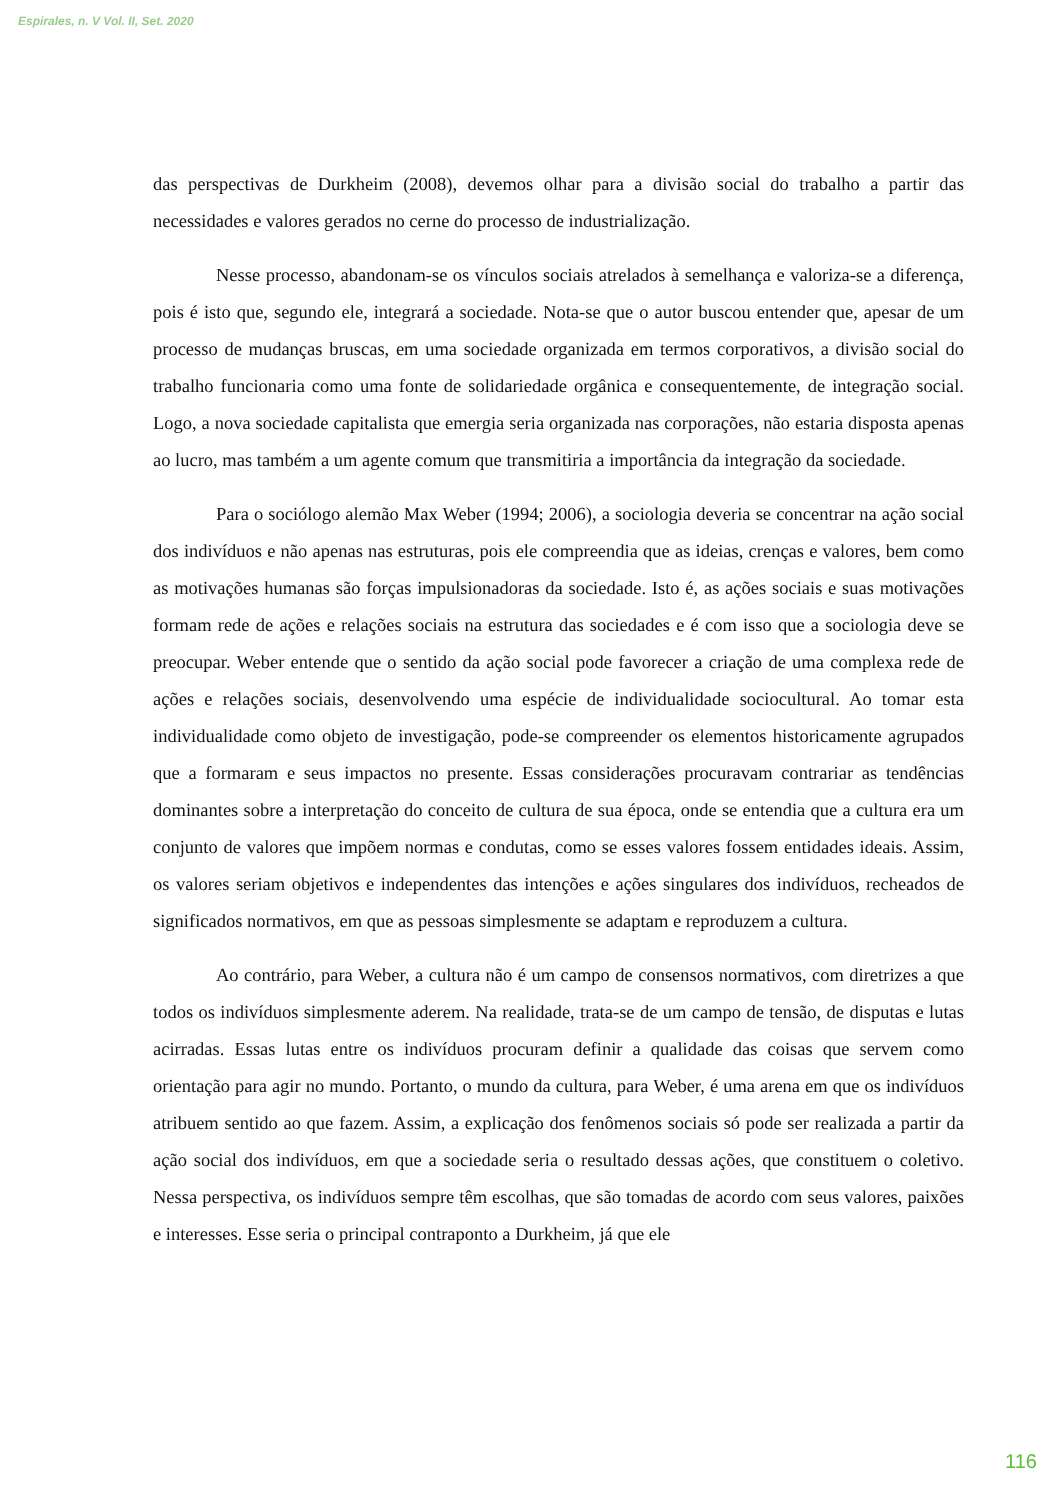Espirales, n. V Vol. II, Set. 2020
das perspectivas de Durkheim (2008), devemos olhar para a divisão social do trabalho a partir das necessidades e valores gerados no cerne do processo de industrialização.
Nesse processo, abandonam-se os vínculos sociais atrelados à semelhança e valoriza-se a diferença, pois é isto que, segundo ele, integrará a sociedade. Nota-se que o autor buscou entender que, apesar de um processo de mudanças bruscas, em uma sociedade organizada em termos corporativos, a divisão social do trabalho funcionaria como uma fonte de solidariedade orgânica e consequentemente, de integração social. Logo, a nova sociedade capitalista que emergia seria organizada nas corporações, não estaria disposta apenas ao lucro, mas também a um agente comum que transmitiria a importância da integração da sociedade.
Para o sociólogo alemão Max Weber (1994; 2006), a sociologia deveria se concentrar na ação social dos indivíduos e não apenas nas estruturas, pois ele compreendia que as ideias, crenças e valores, bem como as motivações humanas são forças impulsionadoras da sociedade. Isto é, as ações sociais e suas motivações formam rede de ações e relações sociais na estrutura das sociedades e é com isso que a sociologia deve se preocupar. Weber entende que o sentido da ação social pode favorecer a criação de uma complexa rede de ações e relações sociais, desenvolvendo uma espécie de individualidade sociocultural. Ao tomar esta individualidade como objeto de investigação, pode-se compreender os elementos historicamente agrupados que a formaram e seus impactos no presente. Essas considerações procuravam contrariar as tendências dominantes sobre a interpretação do conceito de cultura de sua época, onde se entendia que a cultura era um conjunto de valores que impõem normas e condutas, como se esses valores fossem entidades ideais. Assim, os valores seriam objetivos e independentes das intenções e ações singulares dos indivíduos, recheados de significados normativos, em que as pessoas simplesmente se adaptam e reproduzem a cultura.
Ao contrário, para Weber, a cultura não é um campo de consensos normativos, com diretrizes a que todos os indivíduos simplesmente aderem. Na realidade, trata-se de um campo de tensão, de disputas e lutas acirradas. Essas lutas entre os indivíduos procuram definir a qualidade das coisas que servem como orientação para agir no mundo. Portanto, o mundo da cultura, para Weber, é uma arena em que os indivíduos atribuem sentido ao que fazem. Assim, a explicação dos fenômenos sociais só pode ser realizada a partir da ação social dos indivíduos, em que a sociedade seria o resultado dessas ações, que constituem o coletivo. Nessa perspectiva, os indivíduos sempre têm escolhas, que são tomadas de acordo com seus valores, paixões e interesses. Esse seria o principal contraponto a Durkheim, já que ele
116